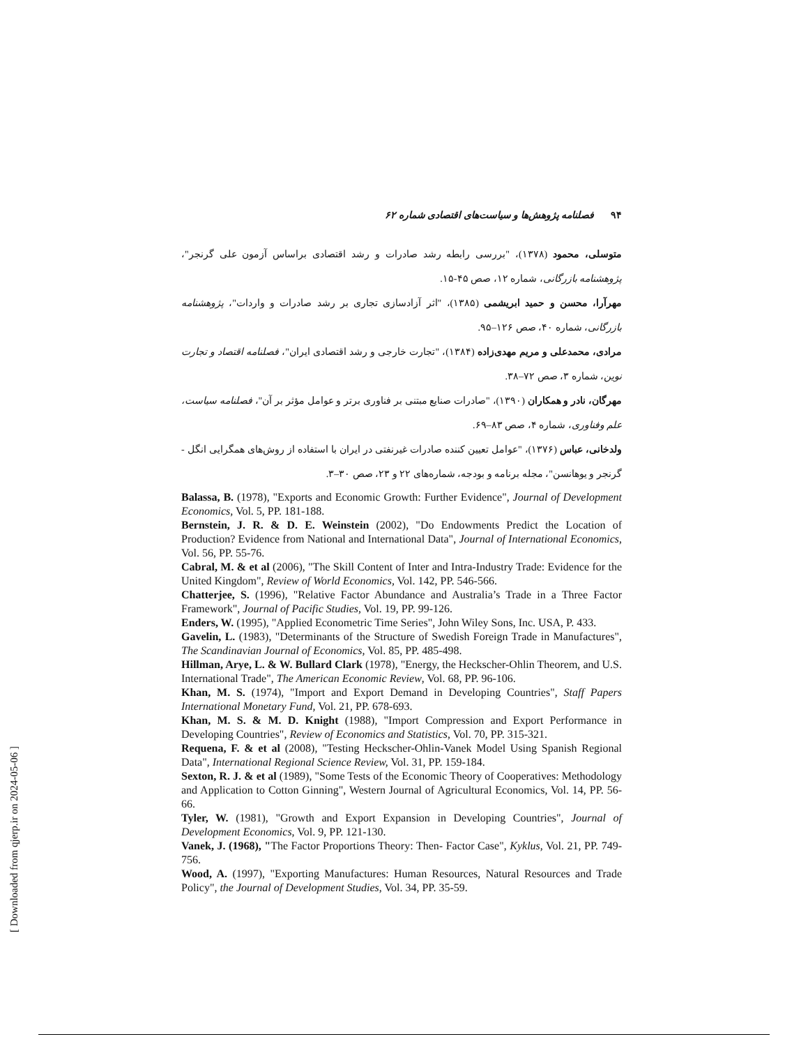۹۴فصلنامه پژوهش‌ها و سیاست‌های اقتصادی شماره ۶۲
متوسلی، محمود (۱۳۷۸)، "بررسی رابطه رشد صادرات و رشد اقتصادی براساس آزمون علی گرنجر"، پژوهشنامه بازرگانی، شماره ۱۲، صص ۴۵-۱۵.
مهرآرا، محسن و حمید ابریشمی (۱۳۸۵)، "اثر آزادسازی تجاری بر رشد صادرات و واردات"، پژوهشنامه بازرگانی، شماره ۴۰، صص ۱۲۶–۹۵.
مرادی، محمدعلی و مریم مهدی‌زاده (۱۳۸۴)، "تجارت خارجی و رشد اقتصادی ایران"، فصلنامه اقتصاد و تجارت نوین، شماره ۳، صص ۷۲–۳۸.
مهرگان، نادر و همکاران (۱۳۹۰)، "صادرات صنایع مبتنی بر فناوری برتر و عوامل مؤثر بر آن"، فصلنامه سیاست، علم وفناوری، شماره ۴، صص ۸۳–۶۹.
ولدخانی، عباس (۱۳۷۶)، "عوامل تعیین کننده صادرات غیرنفتی در ایران با استفاده از روش‌های همگرایی انگل - گرنجر و یوهانسن"، مجله برنامه و بودجه، شماره‌های ۲۲ و ۲۳، صص ۳۰–۳.
Balassa, B. (1978), "Exports and Economic Growth: Further Evidence", Journal of Development Economics, Vol. 5, PP. 181-188.
Bernstein, J. R. & D. E. Weinstein (2002), "Do Endowments Predict the Location of Production? Evidence from National and International Data", Journal of International Economics, Vol. 56, PP. 55-76.
Cabral, M. & et al (2006), "The Skill Content of Inter and Intra-Industry Trade: Evidence for the United Kingdom", Review of World Economics, Vol. 142, PP. 546-566.
Chatterjee, S. (1996), "Relative Factor Abundance and Australia’s Trade in a Three Factor Framework", Journal of Pacific Studies, Vol. 19, PP. 99-126.
Enders, W. (1995), "Applied Econometric Time Series", John Wiley Sons, Inc. USA, P. 433.
Gavelin, L. (1983), "Determinants of the Structure of Swedish Foreign Trade in Manufactures", The Scandinavian Journal of Economics, Vol. 85, PP. 485-498.
Hillman, Arye, L. & W. Bullard Clark (1978), "Energy, the Heckscher-Ohlin Theorem, and U.S. International Trade", The American Economic Review, Vol. 68, PP. 96-106.
Khan, M. S. (1974), "Import and Export Demand in Developing Countries", Staff Papers International Monetary Fund, Vol. 21, PP. 678-693.
Khan, M. S. & M. D. Knight (1988), "Import Compression and Export Performance in Developing Countries", Review of Economics and Statistics, Vol. 70, PP. 315-321.
Requena, F. & et al (2008), "Testing Heckscher-Ohlin-Vanek Model Using Spanish Regional Data", International Regional Science Review, Vol. 31, PP. 159-184.
Sexton, R. J. & et al (1989), "Some Tests of the Economic Theory of Cooperatives: Methodology and Application to Cotton Ginning", Western Journal of Agricultural Economics, Vol. 14, PP. 56-66.
Tyler, W. (1981), "Growth and Export Expansion in Developing Countries", Journal of Development Economics, Vol. 9, PP. 121-130.
Vanek, J. (1968), "The Factor Proportions Theory: Then- Factor Case", Kyklus, Vol. 21, PP. 749-756.
Wood, A. (1997), "Exporting Manufactures: Human Resources, Natural Resources and Trade Policy", the Journal of Development Studies, Vol. 34, PP. 35-59.
[ Downloaded from qjerp.ir on 2024-05-06 ]